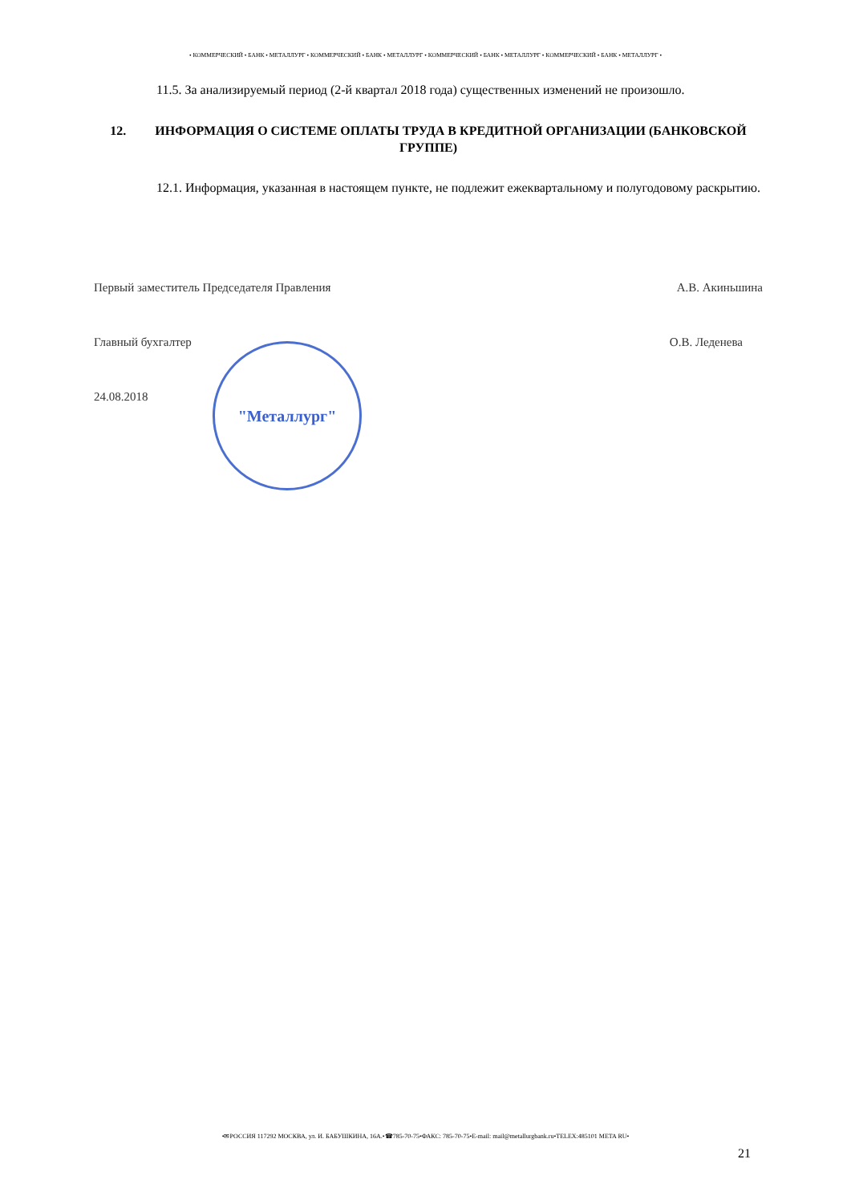• КОММЕРЧЕСКИЙ • БАНК • МЕТАЛЛУРГ • КОММЕРЧЕСКИЙ • БАНК • МЕТАЛЛУРГ • КОММЕРЧЕСКИЙ • БАНК • МЕТАЛЛУРГ • КОММЕРЧЕСКИЙ • БАНК • МЕТАЛЛУРГ •
11.5. За анализируемый период (2-й квартал 2018 года) существенных изменений не произошло.
12. ИНФОРМАЦИЯ О СИСТЕМЕ ОПЛАТЫ ТРУДА В КРЕДИТНОЙ ОРГАНИЗАЦИИ (БАНКОВСКОЙ ГРУППЕ)
12.1. Информация, указанная в настоящем пункте, не подлежит ежеквартальному и полугодовому раскрытию.
Первый заместитель Председателя Правления А.В. Акиньшина
Главный бухгалтер О.В. Леденева
24.08.2018
"Металлург"
•✉РОССИЯ 117292 МОСКВА, ул. И. БАБУШКИНА, 16А.•☎785-70-75•ФАКС: 785-70-75•E-mail: mail@metallurgbank.ru•TELEX:485101 META RU•
21